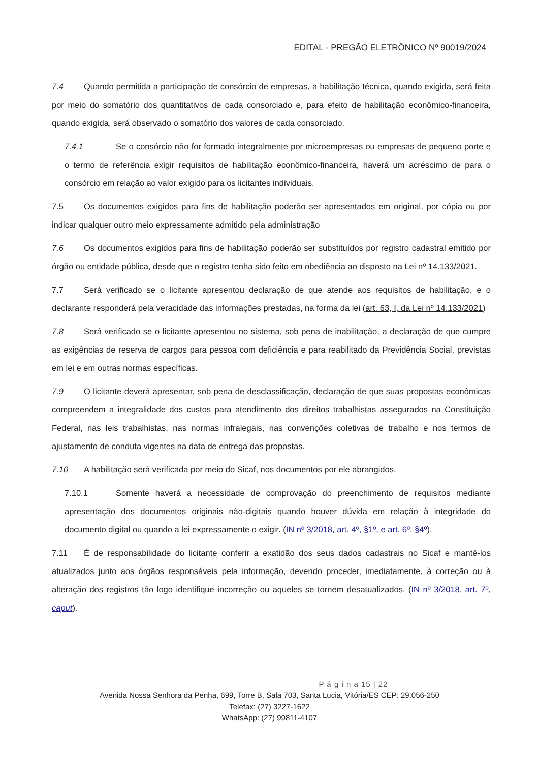EDITAL - PREGÃO ELETRÔNICO Nº 90019/2024
7.4 Quando permitida a participação de consórcio de empresas, a habilitação técnica, quando exigida, será feita por meio do somatório dos quantitativos de cada consorciado e, para efeito de habilitação econômico-financeira, quando exigida, será observado o somatório dos valores de cada consorciado.
7.4.1 Se o consórcio não for formado integralmente por microempresas ou empresas de pequeno porte e o termo de referência exigir requisitos de habilitação econômico-financeira, haverá um acréscimo de para o consórcio em relação ao valor exigido para os licitantes individuais.
7.5 Os documentos exigidos para fins de habilitação poderão ser apresentados em original, por cópia ou por indicar qualquer outro meio expressamente admitido pela administração
7.6 Os documentos exigidos para fins de habilitação poderão ser substituídos por registro cadastral emitido por órgão ou entidade pública, desde que o registro tenha sido feito em obediência ao disposto na Lei nº 14.133/2021.
7.7 Será verificado se o licitante apresentou declaração de que atende aos requisitos de habilitação, e o declarante responderá pela veracidade das informações prestadas, na forma da lei (art. 63, I, da Lei nº 14.133/2021)
7.8 Será verificado se o licitante apresentou no sistema, sob pena de inabilitação, a declaração de que cumpre as exigências de reserva de cargos para pessoa com deficiência e para reabilitado da Previdência Social, previstas em lei e em outras normas específicas.
7.9 O licitante deverá apresentar, sob pena de desclassificação, declaração de que suas propostas econômicas compreendem a integralidade dos custos para atendimento dos direitos trabalhistas assegurados na Constituição Federal, nas leis trabalhistas, nas normas infralegais, nas convenções coletivas de trabalho e nos termos de ajustamento de conduta vigentes na data de entrega das propostas.
7.10 A habilitação será verificada por meio do Sicaf, nos documentos por ele abrangidos.
7.10.1 Somente haverá a necessidade de comprovação do preenchimento de requisitos mediante apresentação dos documentos originais não-digitais quando houver dúvida em relação à integridade do documento digital ou quando a lei expressamente o exigir. (IN nº 3/2018, art. 4º, §1º, e art. 6º, §4º).
7.11 É de responsabilidade do licitante conferir a exatidão dos seus dados cadastrais no Sicaf e mantê-los atualizados junto aos órgãos responsáveis pela informação, devendo proceder, imediatamente, à correção ou à alteração dos registros tão logo identifique incorreção ou aqueles se tornem desatualizados. (IN nº 3/2018, art. 7º, caput).
P á g i n a 15 | 22
Avenida Nossa Senhora da Penha, 699, Torre B, Sala 703, Santa Lucia, Vitória/ES CEP: 29.056-250
Telefax: (27) 3227-1622
WhatsApp: (27) 99811-4107